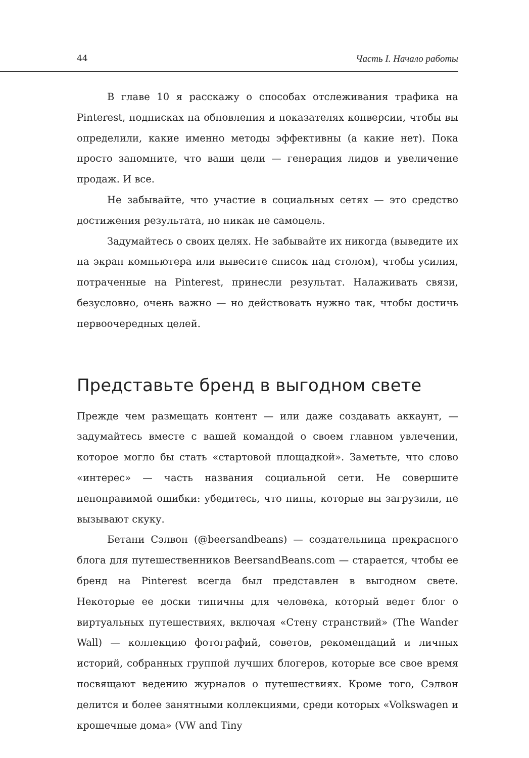44 Часть I. Начало работы
В главе 10 я расскажу о способах отслеживания трафика на Pinterest, подписках на обновления и показателях конверсии, чтобы вы определили, какие именно методы эффективны (а какие нет). Пока просто запомните, что ваши цели — генерация лидов и увеличение продаж. И все.
Не забывайте, что участие в социальных сетях — это средство достижения результата, но никак не самоцель.
Задумайтесь о своих целях. Не забывайте их никогда (выведите их на экран компьютера или вывесите список над столом), чтобы усилия, потраченные на Pinterest, принесли результат. Налаживать связи, безусловно, очень важно — но действовать нужно так, чтобы достичь первоочередных целей.
Представьте бренд в выгодном свете
Прежде чем размещать контент — или даже создавать аккаунт, — задумайтесь вместе с вашей командой о своем главном увлечении, которое могло бы стать «стартовой площадкой». Заметьте, что слово «интерес» — часть названия социальной сети. Не совершите непоправимой ошибки: убедитесь, что пины, которые вы загрузили, не вызывают скуку.
Бетани Сэлвон (@beersandbeans) — создательница прекрасного блога для путешественников BeersandBeans.com — старается, чтобы ее бренд на Pinterest всегда был представлен в выгодном свете. Некоторые ее доски типичны для человека, который ведет блог о виртуальных путешествиях, включая «Стену странствий» (The Wander Wall) — коллекцию фотографий, советов, рекомендаций и личных историй, собранных группой лучших блогеров, которые все свое время посвящают ведению журналов о путешествиях. Кроме того, Сэлвон делится и более занятными коллекциями, среди которых «Volkswagen и крошечные дома» (VW and Tiny